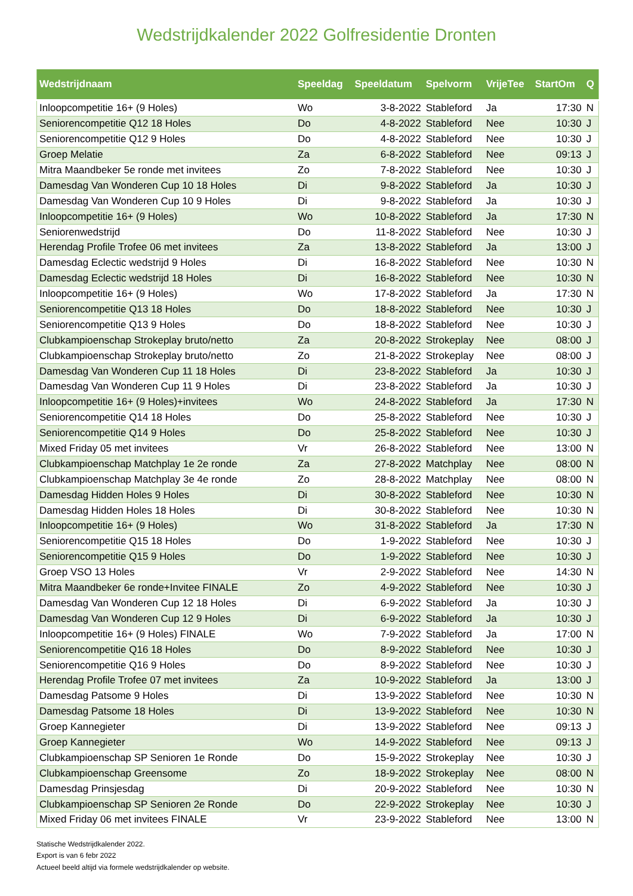Wedstrijdkalender 2022 Golfresidentie Dronten
| Wedstrijdnaam | Speeldag | Speeldatum | Spelvorm | VrijeTee | StartOm | Q |
| --- | --- | --- | --- | --- | --- | --- |
| Inloopcompetitie 16+ (9 Holes) | Wo | 3-8-2022 | Stableford | Ja | 17:30 | N |
| Seniorencompetitie Q12 18 Holes | Do | 4-8-2022 | Stableford | Nee | 10:30 | J |
| Seniorencompetitie Q12 9 Holes | Do | 4-8-2022 | Stableford | Nee | 10:30 | J |
| Groep Melatie | Za | 6-8-2022 | Stableford | Nee | 09:13 | J |
| Mitra Maandbeker 5e ronde met invitees | Zo | 7-8-2022 | Stableford | Nee | 10:30 | J |
| Damesdag Van Wonderen Cup 10 18 Holes | Di | 9-8-2022 | Stableford | Ja | 10:30 | J |
| Damesdag Van Wonderen Cup 10 9 Holes | Di | 9-8-2022 | Stableford | Ja | 10:30 | J |
| Inloopcompetitie 16+ (9 Holes) | Wo | 10-8-2022 | Stableford | Ja | 17:30 | N |
| Seniorenwedstrijd | Do | 11-8-2022 | Stableford | Nee | 10:30 | J |
| Herendag Profile Trofee 06 met invitees | Za | 13-8-2022 | Stableford | Ja | 13:00 | J |
| Damesdag Eclectic wedstrijd 9 Holes | Di | 16-8-2022 | Stableford | Nee | 10:30 | N |
| Damesdag Eclectic wedstrijd 18 Holes | Di | 16-8-2022 | Stableford | Nee | 10:30 | N |
| Inloopcompetitie 16+ (9 Holes) | Wo | 17-8-2022 | Stableford | Ja | 17:30 | N |
| Seniorencompetitie Q13 18 Holes | Do | 18-8-2022 | Stableford | Nee | 10:30 | J |
| Seniorencompetitie Q13 9 Holes | Do | 18-8-2022 | Stableford | Nee | 10:30 | J |
| Clubkampioenschap Strokeplay bruto/netto | Za | 20-8-2022 | Strokeplay | Nee | 08:00 | J |
| Clubkampioenschap Strokeplay bruto/netto | Zo | 21-8-2022 | Strokeplay | Nee | 08:00 | J |
| Damesdag Van Wonderen Cup 11 18 Holes | Di | 23-8-2022 | Stableford | Ja | 10:30 | J |
| Damesdag Van Wonderen Cup 11 9 Holes | Di | 23-8-2022 | Stableford | Ja | 10:30 | J |
| Inloopcompetitie 16+ (9 Holes)+invitees | Wo | 24-8-2022 | Stableford | Ja | 17:30 | N |
| Seniorencompetitie Q14 18 Holes | Do | 25-8-2022 | Stableford | Nee | 10:30 | J |
| Seniorencompetitie Q14 9 Holes | Do | 25-8-2022 | Stableford | Nee | 10:30 | J |
| Mixed Friday 05 met invitees | Vr | 26-8-2022 | Stableford | Nee | 13:00 | N |
| Clubkampioenschap Matchplay 1e 2e ronde | Za | 27-8-2022 | Matchplay | Nee | 08:00 | N |
| Clubkampioenschap Matchplay 3e 4e ronde | Zo | 28-8-2022 | Matchplay | Nee | 08:00 | N |
| Damesdag Hidden Holes 9 Holes | Di | 30-8-2022 | Stableford | Nee | 10:30 | N |
| Damesdag Hidden Holes 18 Holes | Di | 30-8-2022 | Stableford | Nee | 10:30 | N |
| Inloopcompetitie 16+ (9 Holes) | Wo | 31-8-2022 | Stableford | Ja | 17:30 | N |
| Seniorencompetitie Q15 18 Holes | Do | 1-9-2022 | Stableford | Nee | 10:30 | J |
| Seniorencompetitie Q15 9 Holes | Do | 1-9-2022 | Stableford | Nee | 10:30 | J |
| Groep VSO 13 Holes | Vr | 2-9-2022 | Stableford | Nee | 14:30 | N |
| Mitra Maandbeker 6e ronde+Invitee FINALE | Zo | 4-9-2022 | Stableford | Nee | 10:30 | J |
| Damesdag Van Wonderen Cup 12 18 Holes | Di | 6-9-2022 | Stableford | Ja | 10:30 | J |
| Damesdag Van Wonderen Cup 12 9 Holes | Di | 6-9-2022 | Stableford | Ja | 10:30 | J |
| Inloopcompetitie 16+ (9 Holes) FINALE | Wo | 7-9-2022 | Stableford | Ja | 17:00 | N |
| Seniorencompetitie Q16 18 Holes | Do | 8-9-2022 | Stableford | Nee | 10:30 | J |
| Seniorencompetitie Q16 9 Holes | Do | 8-9-2022 | Stableford | Nee | 10:30 | J |
| Herendag Profile Trofee 07 met invitees | Za | 10-9-2022 | Stableford | Ja | 13:00 | J |
| Damesdag Patsome 9 Holes | Di | 13-9-2022 | Stableford | Nee | 10:30 | N |
| Damesdag Patsome 18 Holes | Di | 13-9-2022 | Stableford | Nee | 10:30 | N |
| Groep Kannegieter | Di | 13-9-2022 | Stableford | Nee | 09:13 | J |
| Groep Kannegieter | Wo | 14-9-2022 | Stableford | Nee | 09:13 | J |
| Clubkampioenschap SP Senioren 1e Ronde | Do | 15-9-2022 | Strokeplay | Nee | 10:30 | J |
| Clubkampioenschap Greensome | Zo | 18-9-2022 | Strokeplay | Nee | 08:00 | N |
| Damesdag Prinsjesdag | Di | 20-9-2022 | Stableford | Nee | 10:30 | N |
| Clubkampioenschap SP Senioren 2e Ronde | Do | 22-9-2022 | Strokeplay | Nee | 10:30 | J |
| Mixed Friday 06 met invitees FINALE | Vr | 23-9-2022 | Stableford | Nee | 13:00 | N |
Statische Wedstrijdkalender 2022.
Export is van 6 febr 2022
Actueel beeld altijd via formele wedstrijdkalender op website.